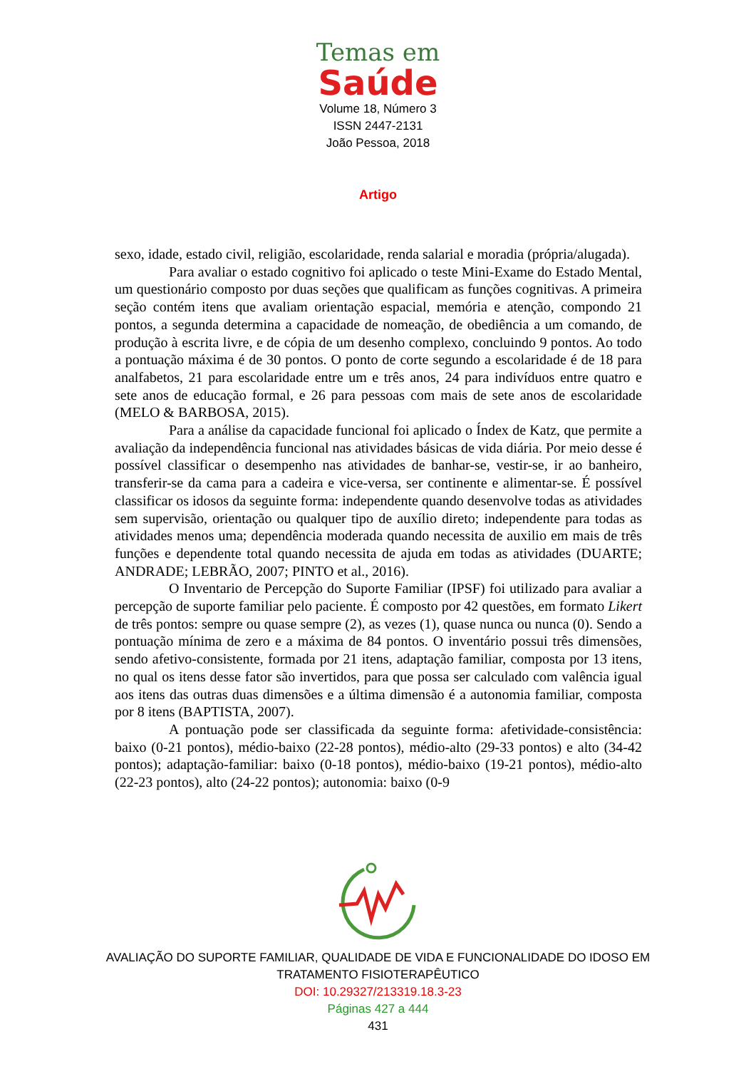Temas em
Saúde
Volume 18, Número 3
ISSN 2447-2131
João Pessoa, 2018
Artigo
sexo, idade, estado civil, religião, escolaridade, renda salarial e moradia (própria/alugada).
Para avaliar o estado cognitivo foi aplicado o teste Mini-Exame do Estado Mental, um questionário composto por duas seções que qualificam as funções cognitivas. A primeira seção contém itens que avaliam orientação espacial, memória e atenção, compondo 21 pontos, a segunda determina a capacidade de nomeação, de obediência a um comando, de produção à escrita livre, e de cópia de um desenho complexo, concluindo 9 pontos. Ao todo a pontuação máxima é de 30 pontos. O ponto de corte segundo a escolaridade é de 18 para analfabetos, 21 para escolaridade entre um e três anos, 24 para indivíduos entre quatro e sete anos de educação formal, e 26 para pessoas com mais de sete anos de escolaridade (MELO & BARBOSA, 2015).
Para a análise da capacidade funcional foi aplicado o Índex de Katz, que permite a avaliação da independência funcional nas atividades básicas de vida diária. Por meio desse é possível classificar o desempenho nas atividades de banhar-se, vestir-se, ir ao banheiro, transferir-se da cama para a cadeira e vice-versa, ser continente e alimentar-se. É possível classificar os idosos da seguinte forma: independente quando desenvolve todas as atividades sem supervisão, orientação ou qualquer tipo de auxílio direto; independente para todas as atividades menos uma; dependência moderada quando necessita de auxilio em mais de três funções e dependente total quando necessita de ajuda em todas as atividades (DUARTE; ANDRADE; LEBRÃO, 2007; PINTO et al., 2016).
O Inventario de Percepção do Suporte Familiar (IPSF) foi utilizado para avaliar a percepção de suporte familiar pelo paciente. É composto por 42 questões, em formato Likert de três pontos: sempre ou quase sempre (2), as vezes (1), quase nunca ou nunca (0). Sendo a pontuação mínima de zero e a máxima de 84 pontos. O inventário possui três dimensões, sendo afetivo-consistente, formada por 21 itens, adaptação familiar, composta por 13 itens, no qual os itens desse fator são invertidos, para que possa ser calculado com valência igual aos itens das outras duas dimensões e a última dimensão é a autonomia familiar, composta por 8 itens (BAPTISTA, 2007).
A pontuação pode ser classificada da seguinte forma: afetividade-consistência: baixo (0-21 pontos), médio-baixo (22-28 pontos), médio-alto (29-33 pontos) e alto (34-42 pontos); adaptação-familiar: baixo (0-18 pontos), médio-baixo (19-21 pontos), médio-alto (22-23 pontos), alto (24-22 pontos); autonomia: baixo (0-9
AVALIAÇÃO DO SUPORTE FAMILIAR, QUALIDADE DE VIDA E FUNCIONALIDADE DO IDOSO EM
TRATAMENTO FISIOTERAPÊUTICO
DOI: 10.29327/213319.18.3-23
Páginas 427 a 444
431